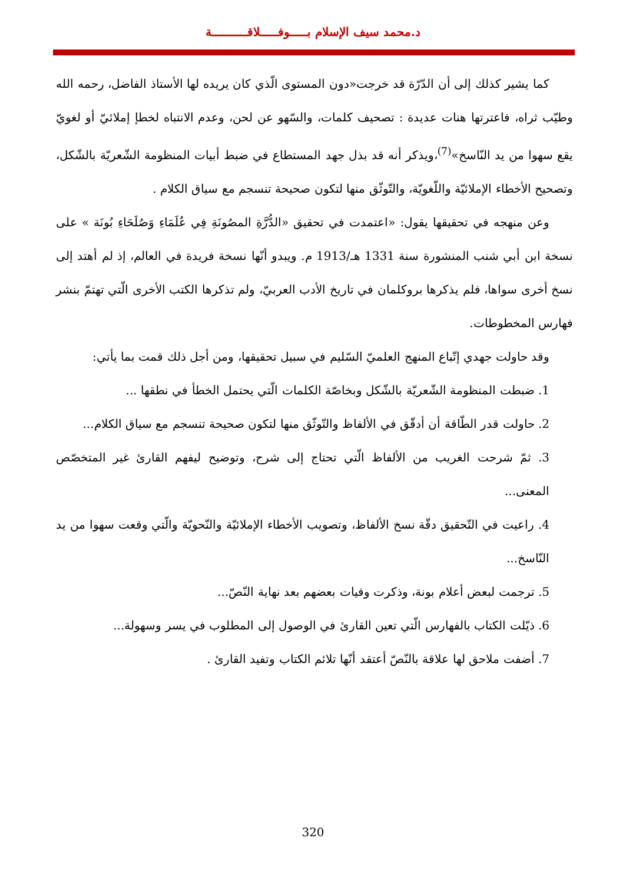د.محمد سيف الإسلام بـــــوفـــــلاقــــــــــة
كما يشير كذلك إلى أن الدّرّة قد خرجت«دون المستوى الّذي كان يريده لها الأستاذ الفاضل، رحمه الله وطيّب ثراه، فاعترتها هنات عديدة : تصحيف كلمات، والسّهو عن لحن، وعدم الانتباه لخطإ إملائيّ أو لغويّ يقع سهوا من يد النّاسخ»<sup>(7)</sup>،ويذكر أنه قد بذل جهد المستطاع في ضبط أبيات المنظومة الشّعريّة بالشّكل، وتصحيح الأخطاء الإملائيّة واللّغويّة، والتّوثّق منها لتكون صحيحة تنسجم مع سياق الكلام .
وعن منهجه في تحقيقها يقول: «اعتمدت في تحقيق «الدُّرَّةِ المصُونَةِ فِي عُلَمَاءِ وَصُلَحَاءِ بُونَة » على نسخة ابن أبي شنب المنشورة سنة 1331 هـ/1913 م. ويبدو أنّها نسخة فريدة في العالم، إذ لم أهتد إلى نسخ أخرى سواها، فلم يذكرها بروكلمان في تاريخ الأدب العربيّ، ولم تذكرها الكتب الأخرى الّتي تهتمّ بنشر فهارس المخطوطات.
وقد حاولت جهدي إتّباع المنهج العلميّ السّليم في سبيل تحقيقها، ومن أجل ذلك قمت بما يأتي:
1. ضبطت المنظومة الشّعريّة بالشّكل وبخاصّة الكلمات الّتي يحتمل الخطأ في نطقها ...
2. حاولت قدر الطّاقة أن أدقّق في الألفاظ والتّوثّق منها لتكون صحيحة تنسجم مع سياق الكلام...
3. ثمّ شرحت الغريب من الألفاظ الّتي تحتاج إلى شرح، وتوضيح ليفهم القارئ غير المتخصّص المعنى...
4. راعيت في التّحقيق دقّة نسخ الألفاظ، وتصويب الأخطاء الإملائيّة والنّحويّة والّتي وقعت سهوا من يد النّاسخ...
5. ترجمت لبعض أعلام بونة، وذكرت وفيات بعضهم بعد نهاية النّصّ...
6. ذيّلت الكتاب بالفهارس الّتي تعين القارئ في الوصول إلى المطلوب في يسر وسهولة...
7. أضفت ملاحق لها علاقة بالنّصّ أعتقد أنّها تلائم الكتاب وتفيد القارئ .
320